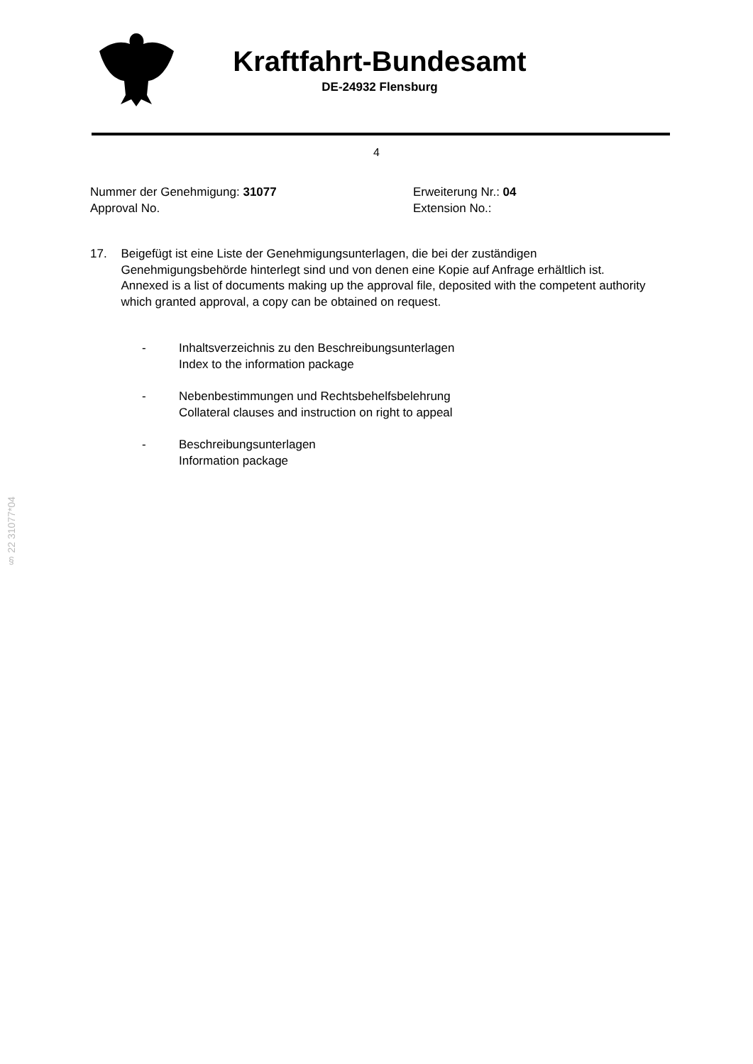Kraftfahrt-Bundesamt
DE-24932 Flensburg
4
Nummer der Genehmigung: 31077
Approval No.
Erweiterung Nr.: 04
Extension No.:
17. Beigefügt ist eine Liste der Genehmigungsunterlagen, die bei der zuständigen Genehmigungsbehörde hinterlegt sind und von denen eine Kopie auf Anfrage erhältlich ist.
Annexed is a list of documents making up the approval file, deposited with the competent authority which granted approval, a copy can be obtained on request.
- Inhaltsverzeichnis zu den Beschreibungsunterlagen
Index to the information package
- Nebenbestimmungen und Rechtsbehelfsbelehrung
Collateral clauses and instruction on right to appeal
- Beschreibungsunterlagen
Information package
§ 22 31077*04